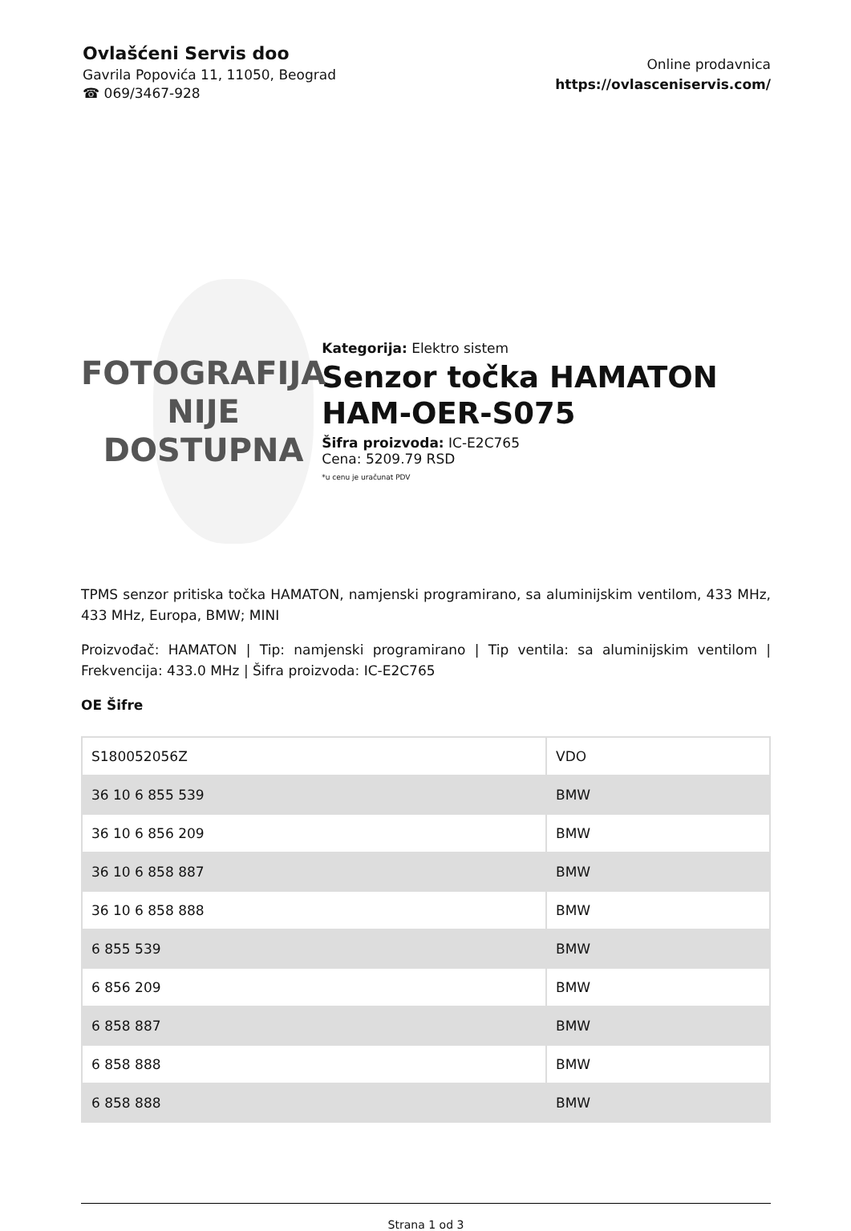Ovlašćeni Servis doo
Gavrila Popovića 11, 11050, Beograd
☎ 069/3467-928
Online prodavnica
https://ovlasceniservis.com/
FOTOGRAFIJA
NIJE DOSTUPNA
Kategorija: Elektro sistem
Senzor točka HAMATON HAM-OER-S075
Šifra proizvoda: IC-E2C765
Cena: 5209.79 RSD
*u cenu je uračunat PDV
TPMS senzor pritiska točka HAMATON, namjenski programirano, sa aluminijskim ventilom, 433 MHz, 433 MHz, Europa, BMW; MINI
Proizvođač: HAMATON | Tip: namjenski programirano | Tip ventila: sa aluminijskim ventilom | Frekvencija: 433.0 MHz | Šifra proizvoda: IC-E2C765
OE Šifre
| S180052056Z | VDO |
| 36 10 6 855 539 | BMW |
| 36 10 6 856 209 | BMW |
| 36 10 6 858 887 | BMW |
| 36 10 6 858 888 | BMW |
| 6 855 539 | BMW |
| 6 856 209 | BMW |
| 6 858 887 | BMW |
| 6 858 888 | BMW |
| 6 858 888 | BMW |
Strana 1 od 3